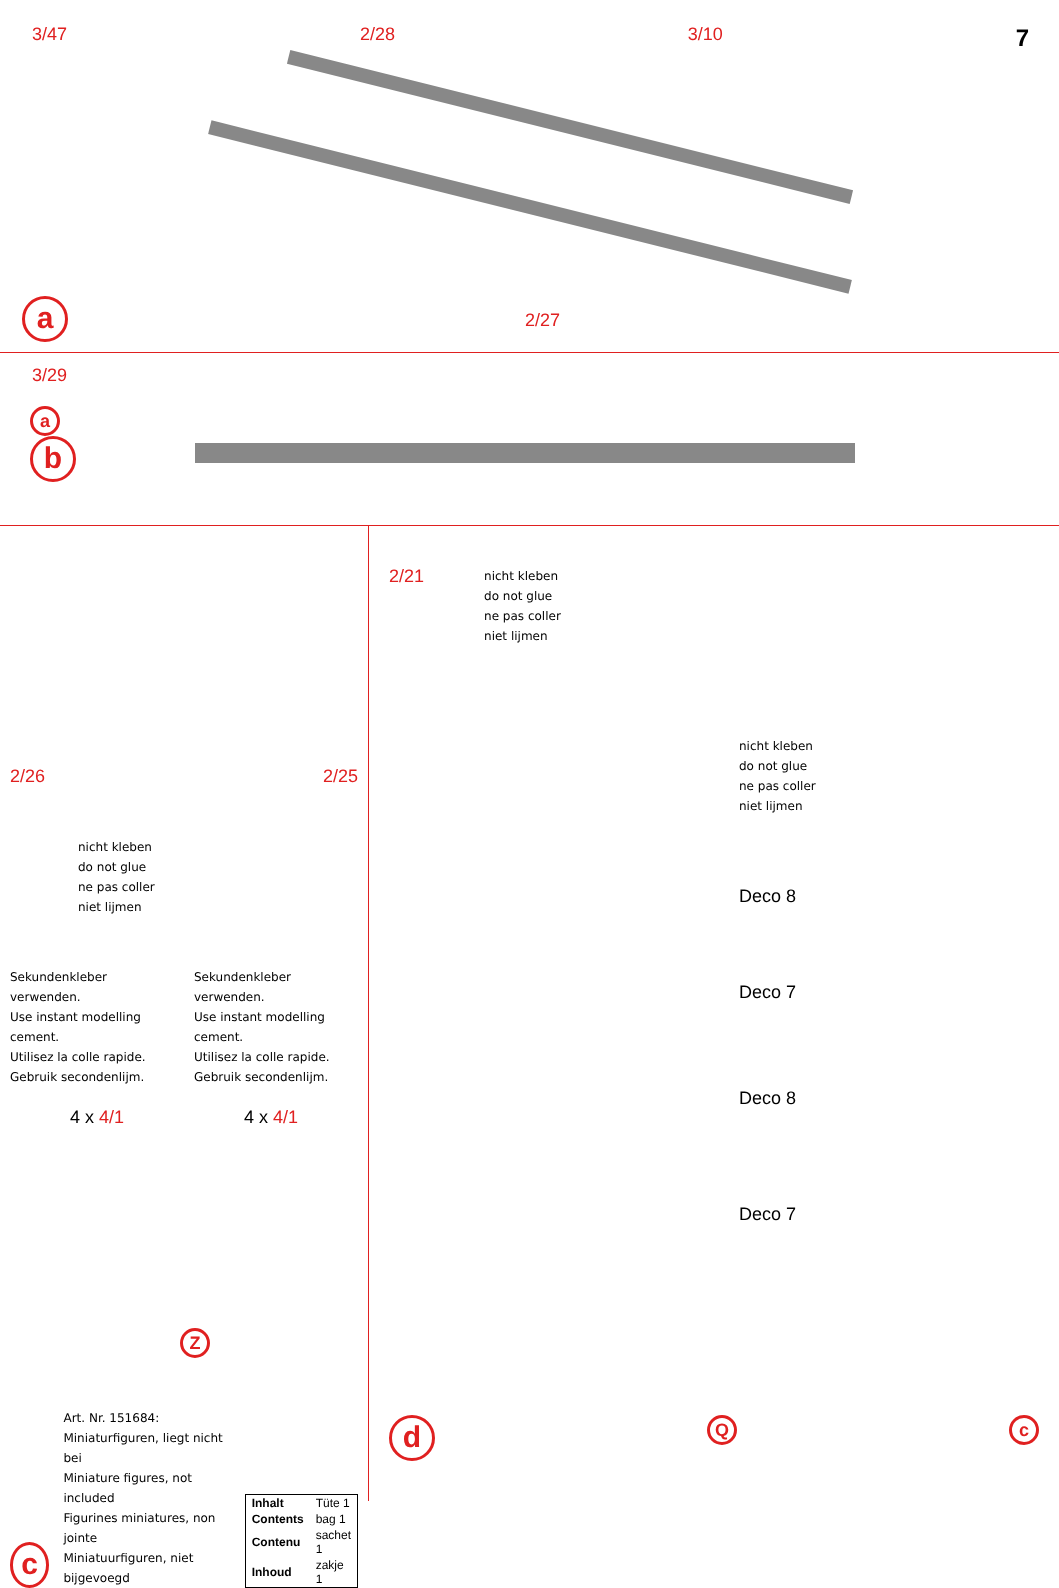3/47 2/28 3/10 7
a
2/27
3/29
a
b
2/26 2/25
nicht kleben
do not glue
ne pas coller
niet lijmen
Sekundenkleber verwenden.
Use instant modelling cement.
Utilisez la colle rapide.
Gebruik secondenlijm.
Sekundenkleber verwenden.
Use instant modelling cement.
Utilisez la colle rapide.
Gebruik secondenlijm.
4 x 4/1 4 x 4/1
Z
c
Art. Nr. 151684:
Miniaturfiguren, liegt nicht bei
Miniature figures, not included
Figurines miniatures, non jointe
Miniatuurfiguren, niet bijgevoegd
| Inhalt | Tüte 1 |
| Contents | bag 1 |
| Contenu | sachet 1 |
| Inhoud | zakje 1 |
2/21
nicht kleben
do not glue
ne pas coller
niet lijmen
nicht kleben
do not glue
ne pas coller
niet lijmen
Deco 8
Deco 7
Deco 8
Deco 7
d Q c